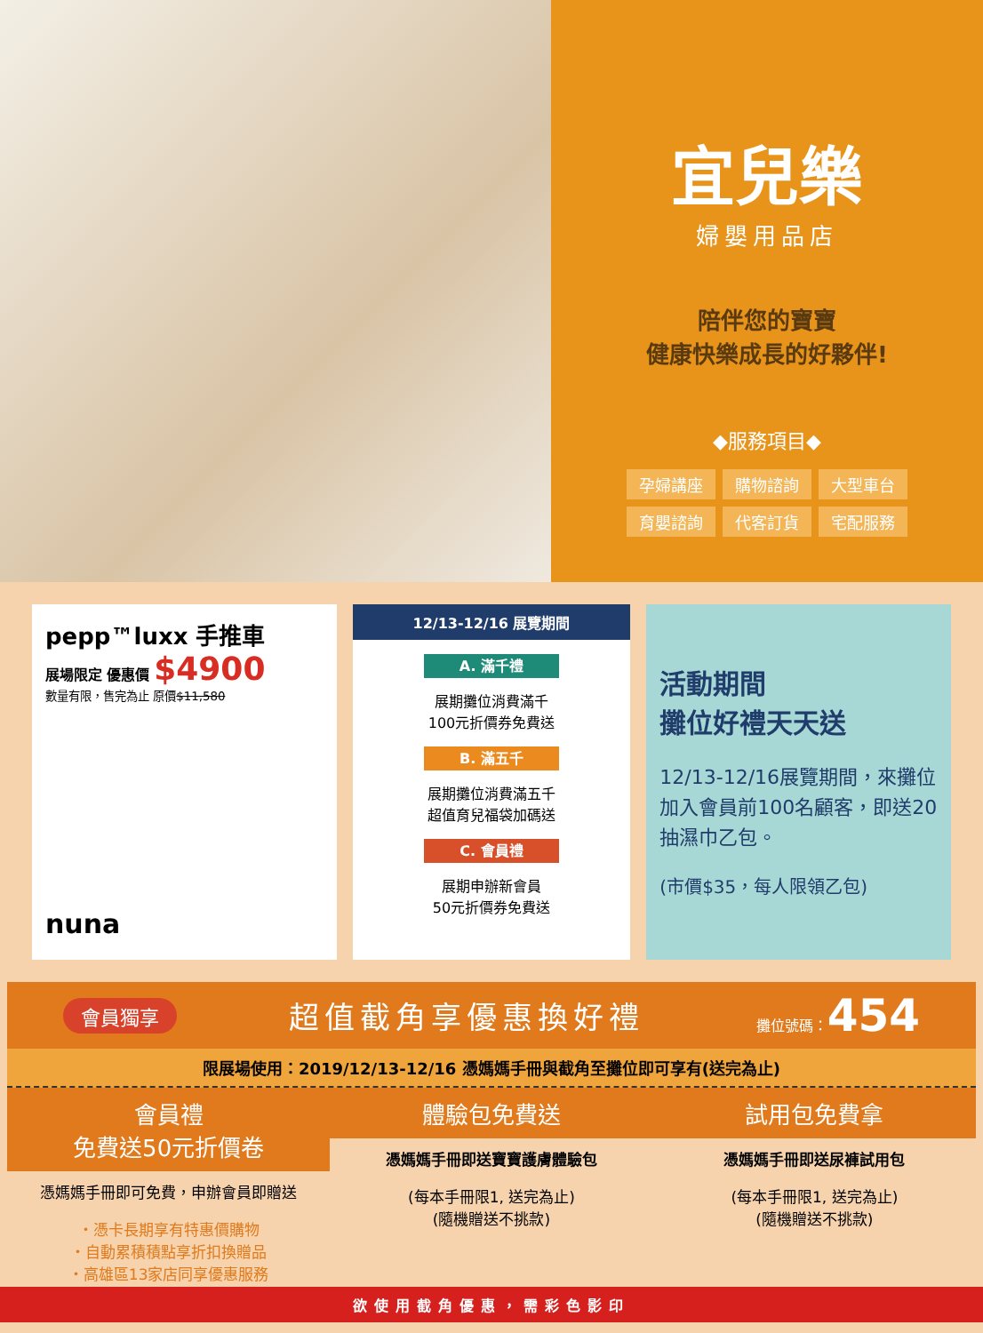宜兒樂
婦嬰用品店
陪伴您的寶寶
健康快樂成長的好夥伴!
◆服務項目◆
孕婦講座 購物諮詢 大型車台 育嬰諮詢 代客訂貨 宅配服務
pepp™luxx 手推車
展場限定 優惠價 $4900
數量有限，售完為止 原價$11,580
nuna
12/13-12/16 展覽期間
A. 滿千禮
展期攤位消費滿千
100元折價券免費送
B. 滿五千
展期攤位消費滿五千
超值育兒福袋加碼送
C. 會員禮
展期申辦新會員
50元折價券免費送
活動期間
攤位好禮天天送
12/13-12/16展覽期間，來攤位加入會員前100名顧客，即送20抽濕巾乙包。
(市價$35，每人限領乙包)
會員獨享 超值截角享優惠換好禮 攤位號碼：454
限展場使用：2019/12/13-12/16 憑媽媽手冊與截角至攤位即可享有(送完為止)
會員禮
免費送50元折價卷
憑媽媽手冊即可免費，申辦會員即贈送
・憑卡長期享有特惠價購物
・自動累積積點享折扣換贈品
・高雄區13家店同享優惠服務
體驗包免費送
憑媽媽手冊即送寶寶護膚體驗包
(每本手冊限1, 送完為止)
(隨機贈送不挑款)
試用包免費拿
憑媽媽手冊即送尿褲試用包
(每本手冊限1, 送完為止)
(隨機贈送不挑款)
欲使用截角優惠，需彩色影印